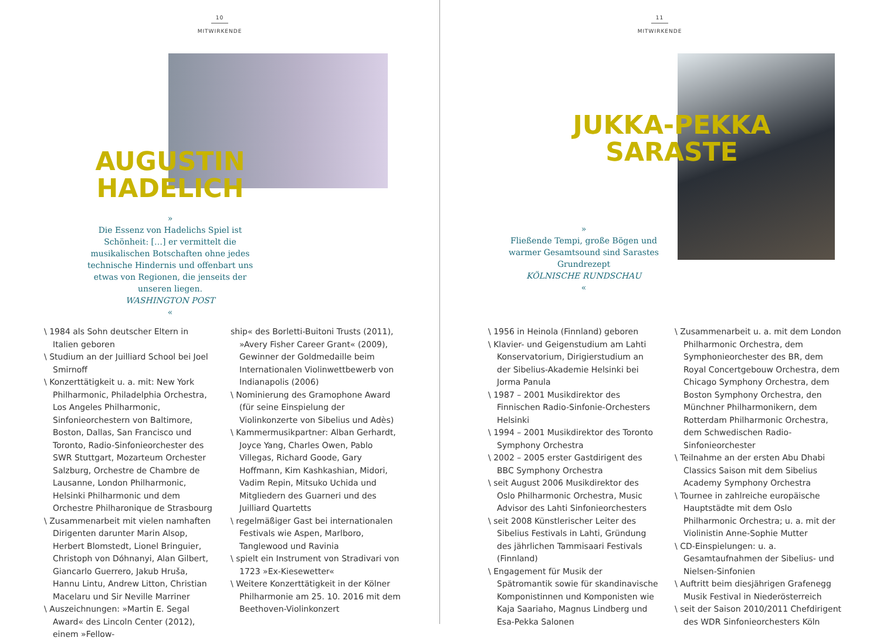10
MITWIRKENDE
AUGUSTIN
HADELICH
»
Die Essenz von Hadelichs Spiel ist Schönheit: […] er vermittelt die musikalischen Botschaften ohne jedes technische Hindernis und offenbart uns etwas von Regionen, die jenseits der unseren liegen.
WASHINGTON POST
«
\ 1984 als Sohn deutscher Eltern in Italien geboren
\ Studium an der Juilliard School bei Joel Smirnoff
\ Konzerttätigkeit u. a. mit: New York Philharmonic, Philadelphia Orchestra, Los Angeles Philharmonic, Sinfonieorchestern von Baltimore, Boston, Dallas, San Francisco und Toronto, Radio-Sinfonieorchester des SWR Stuttgart, Mozarteum Orchester Salzburg, Orchestre de Chambre de Lausanne, London Philharmonic, Helsinki Philharmonic und dem Orchestre Philharonique de Strasbourg
\ Zusammenarbeit mit vielen namhaften Dirigenten darunter Marin Alsop, Herbert Blomstedt, Lionel Bringuier, Christoph von Dóhnanyi, Alan Gilbert, Giancarlo Guerrero, Jakub Hruša, Hannu Lintu, Andrew Litton, Christian Macelaru und Sir Neville Marriner
\ Auszeichnungen: »Martin E. Segal Award« des Lincoln Center (2012), einem »Fellow-
ship« des Borletti-Buitoni Trusts (2011), »Avery Fisher Career Grant« (2009), Gewinner der Goldmedaille beim Internationalen Violinwettbewerb von Indianapolis (2006)
\ Nominierung des Gramophone Award (für seine Einspielung der Violinkonzerte von Sibelius und Adès)
\ Kammermusikpartner: Alban Gerhardt, Joyce Yang, Charles Owen, Pablo Villegas, Richard Goode, Gary Hoffmann, Kim Kashkashian, Midori, Vadim Repin, Mitsuko Uchida und Mitgliedern des Guarneri und des Juilliard Quartetts
\ regelmäßiger Gast bei internationalen Festivals wie Aspen, Marlboro, Tanglewood und Ravinia
\ spielt ein Instrument von Stradivari von 1723 »Ex-Kiesewetter«
\ Weitere Konzerttätigkeit in der Kölner Philharmonie am 25. 10. 2016 mit dem Beethoven-Violinkonzert
11
MITWIRKENDE
JUKKA-PEKKA
SARASTE
»
Fließende Tempi, große Bögen und warmer Gesamtsound sind Sarastes Grundrezept
KÖLNISCHE RUNDSCHAU
«
\ 1956 in Heinola (Finnland) geboren
\ Klavier- und Geigenstudium am Lahti Konservatorium, Dirigierstudium an der Sibelius-Akademie Helsinki bei Jorma Panula
\ 1987 – 2001 Musikdirektor des Finnischen Radio-Sinfonie-Orchesters Helsinki
\ 1994 – 2001 Musikdirektor des Toronto Symphony Orchestra
\ 2002 – 2005 erster Gastdirigent des BBC Symphony Orchestra
\ seit August 2006 Musikdirektor des Oslo Philharmonic Orchestra, Music Advisor des Lahti Sinfonieorchesters
\ seit 2008 Künstlerischer Leiter des Sibelius Festivals in Lahti, Gründung des jährlichen Tammisaari Festivals (Finnland)
\ Engagement für Musik der Spätromantik sowie für skandinavische Komponistinnen und Komponisten wie Kaja Saariaho, Magnus Lindberg und Esa-Pekka Salonen
\ Zusammenarbeit u. a. mit dem London Philharmonic Orchestra, dem Symphonieorchester des BR, dem Royal Concertgebouw Orchestra, dem Chicago Symphony Orchestra, dem Boston Symphony Orchestra, den Münchner Philharmonikern, dem Rotterdam Philharmonic Orchestra, dem Schwedischen Radio-Sinfonieorchester
\ Teilnahme an der ersten Abu Dhabi Classics Saison mit dem Sibelius Academy Symphony Orchestra
\ Tournee in zahlreiche europäische Hauptstädte mit dem Oslo Philharmonic Orchestra; u. a. mit der Violinistin Anne-Sophie Mutter
\ CD-Einspielungen: u. a. Gesamtaufnahmen der Sibelius- und Nielsen-Sinfonien
\ Auftritt beim diesjährigen Grafenegg Musik Festival in Niederösterreich
\ seit der Saison 2010/2011 Chefdirigent des WDR Sinfonieorchesters Köln